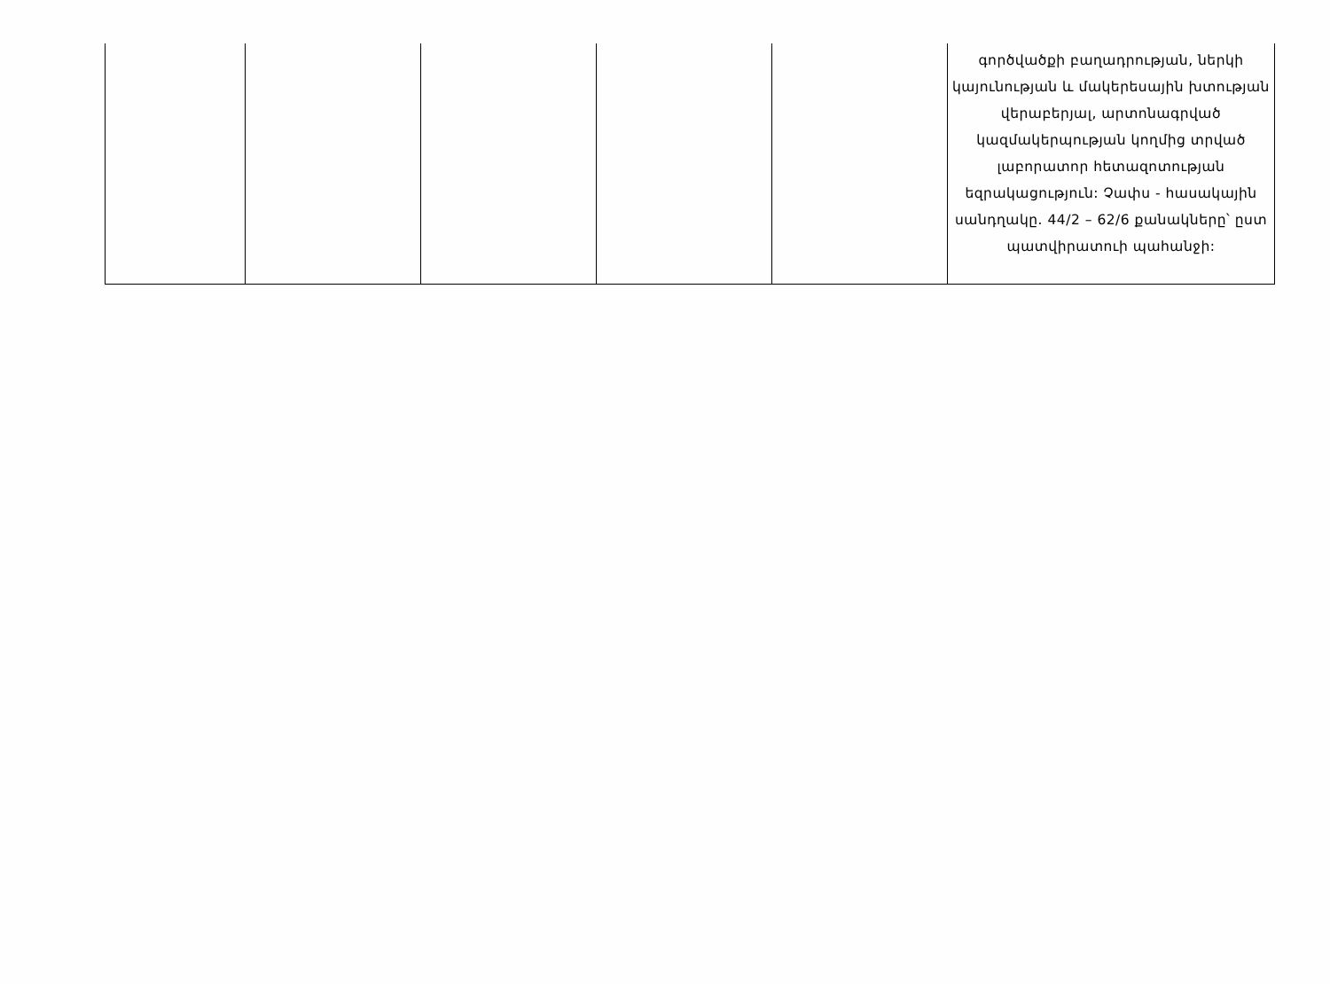| | | | | | գործվածքի բաղադրության, ներկի կայունության և մակերեսային խտության վերաբերյալ, արտոնագրված կազմակերպության կողմից տրված լաբորատոր հետազոտության եզրակացություն: Չափս - հասակային սանդղակը. 44/2 – 62/6 քանակները՝ ըստ պատվիրատուի պահանջի: |